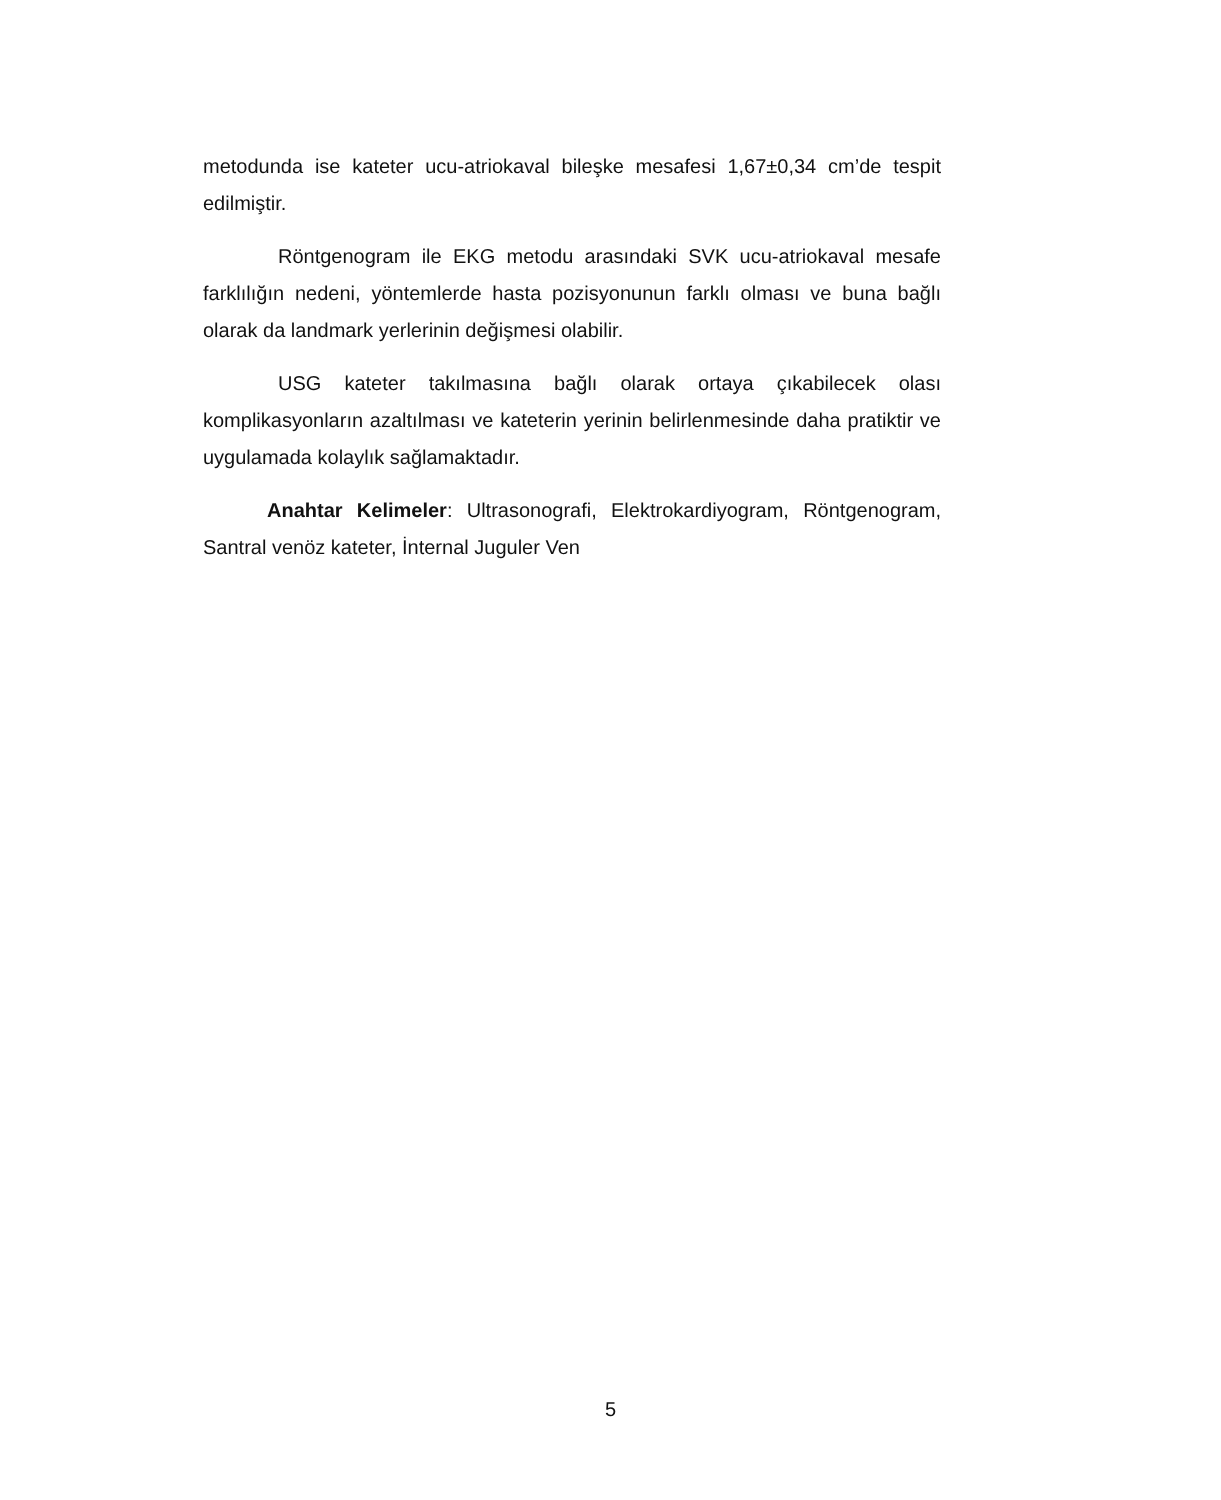metodunda ise kateter ucu-atriokaval bileşke mesafesi 1,67±0,34 cm’de tespit edilmiştir.
Röntgenogram ile EKG metodu arasındaki SVK ucu-atriokaval mesafe farklılığın nedeni, yöntemlerde hasta pozisyonunun farklı olması ve buna bağlı olarak da landmark yerlerinin değişmesi olabilir.
USG kateter takılmasına bağlı olarak ortaya çıkabilecek olası komplikasyonların azaltılması ve kateterin yerinin belirlenmesinde daha pratiktir ve uygulamada kolaylık sağlamaktadır.
Anahtar Kelimeler: Ultrasonografi, Elektrokardiyogram, Röntgenogram, Santral venöz kateter, İnternal Juguler Ven
5